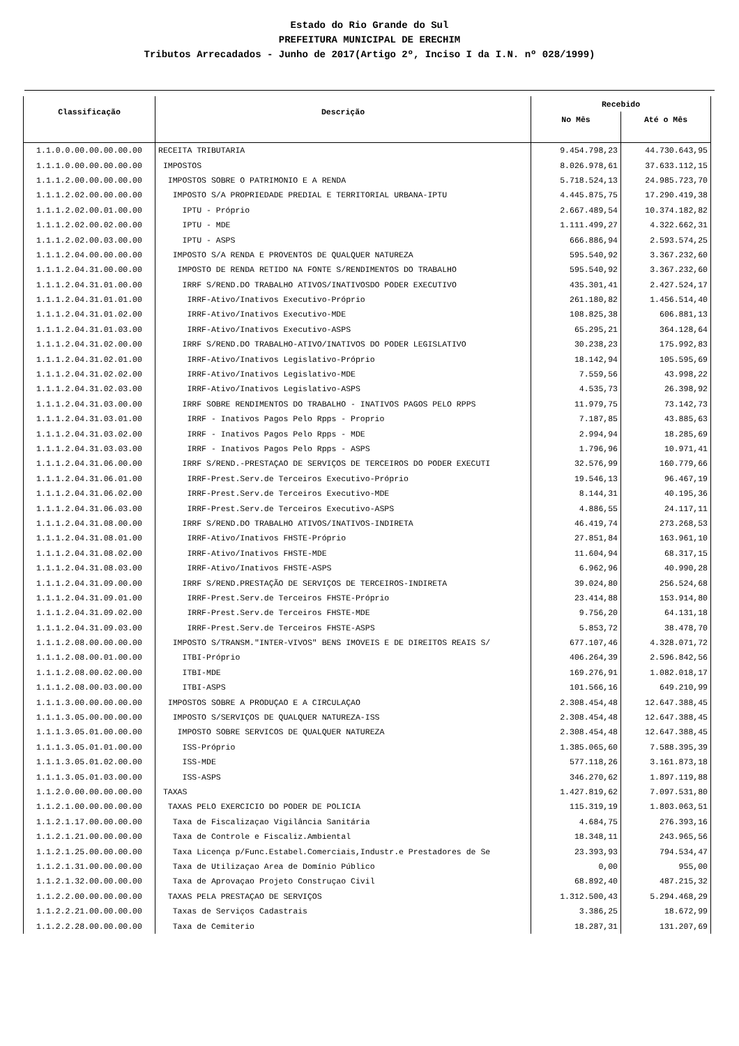Estado do Rio Grande do Sul
PREFEITURA MUNICIPAL DE ERECHIM
Tributos Arrecadados - Junho de 2017(Artigo 2º, Inciso I da I.N. nº 028/1999)
| Classificação | Descrição | Recebido | |
| --- | --- | --- | --- |
| | | No Mês | Até o Mês |
| 1.1.0.0.00.00.00.00.00 | RECEITA TRIBUTARIA | 9.454.798,23 | 44.730.643,95 |
| 1.1.1.0.00.00.00.00.00 | IMPOSTOS | 8.026.978,61 | 37.633.112,15 |
| 1.1.1.2.00.00.00.00.00 | IMPOSTOS SOBRE O PATRIMONIO E A RENDA | 5.718.524,13 | 24.985.723,70 |
| 1.1.1.2.02.00.00.00.00 | IMPOSTO S/A PROPRIEDADE PREDIAL E TERRITORIAL URBANA-IPTU | 4.445.875,75 | 17.290.419,38 |
| 1.1.1.2.02.00.01.00.00 | IPTU - Próprio | 2.667.489,54 | 10.374.182,82 |
| 1.1.1.2.02.00.02.00.00 | IPTU - MDE | 1.111.499,27 | 4.322.662,31 |
| 1.1.1.2.02.00.03.00.00 | IPTU - ASPS | 666.886,94 | 2.593.574,25 |
| 1.1.1.2.04.00.00.00.00 | IMPOSTO S/A RENDA E PROVENTOS DE QUALQUER NATUREZA | 595.540,92 | 3.367.232,60 |
| 1.1.1.2.04.31.00.00.00 | IMPOSTO DE RENDA RETIDO NA FONTE S/RENDIMENTOS DO TRABALHO | 595.540,92 | 3.367.232,60 |
| 1.1.1.2.04.31.01.00.00 | IRRF S/REND.DO TRABALHO ATIVOS/INATIVOSDO PODER EXECUTIVO | 435.301,41 | 2.427.524,17 |
| 1.1.1.2.04.31.01.01.00 | IRRF-Ativo/Inativos Executivo-Próprio | 261.180,82 | 1.456.514,40 |
| 1.1.1.2.04.31.01.02.00 | IRRF-Ativo/Inativos Executivo-MDE | 108.825,38 | 606.881,13 |
| 1.1.1.2.04.31.01.03.00 | IRRF-Ativo/Inativos Executivo-ASPS | 65.295,21 | 364.128,64 |
| 1.1.1.2.04.31.02.00.00 | IRRF S/REND.DO TRABALHO-ATIVO/INATIVOS DO PODER LEGISLATIVO | 30.238,23 | 175.992,83 |
| 1.1.1.2.04.31.02.01.00 | IRRF-Ativo/Inativos Legislativo-Próprio | 18.142,94 | 105.595,69 |
| 1.1.1.2.04.31.02.02.00 | IRRF-Ativo/Inativos Legislativo-MDE | 7.559,56 | 43.998,22 |
| 1.1.1.2.04.31.02.03.00 | IRRF-Ativo/Inativos Legislativo-ASPS | 4.535,73 | 26.398,92 |
| 1.1.1.2.04.31.03.00.00 | IRRF SOBRE RENDIMENTOS DO TRABALHO - INATIVOS PAGOS PELO RPPS | 11.979,75 | 73.142,73 |
| 1.1.1.2.04.31.03.01.00 | IRRF - Inativos Pagos Pelo Rpps - Proprio | 7.187,85 | 43.885,63 |
| 1.1.1.2.04.31.03.02.00 | IRRF - Inativos Pagos Pelo Rpps - MDE | 2.994,94 | 18.285,69 |
| 1.1.1.2.04.31.03.03.00 | IRRF - Inativos Pagos Pelo Rpps - ASPS | 1.796,96 | 10.971,41 |
| 1.1.1.2.04.31.06.00.00 | IRRF S/REND.-PRESTAÇAO DE SERVIÇOS DE TERCEIROS DO PODER EXECUTI | 32.576,99 | 160.779,66 |
| 1.1.1.2.04.31.06.01.00 | IRRF-Prest.Serv.de Terceiros Executivo-Próprio | 19.546,13 | 96.467,19 |
| 1.1.1.2.04.31.06.02.00 | IRRF-Prest.Serv.de Terceiros Executivo-MDE | 8.144,31 | 40.195,36 |
| 1.1.1.2.04.31.06.03.00 | IRRF-Prest.Serv.de Terceiros Executivo-ASPS | 4.886,55 | 24.117,11 |
| 1.1.1.2.04.31.08.00.00 | IRRF S/REND.DO TRABALHO ATIVOS/INATIVOS-INDIRETA | 46.419,74 | 273.268,53 |
| 1.1.1.2.04.31.08.01.00 | IRRF-Ativo/Inativos FHSTE-Próprio | 27.851,84 | 163.961,10 |
| 1.1.1.2.04.31.08.02.00 | IRRF-Ativo/Inativos FHSTE-MDE | 11.604,94 | 68.317,15 |
| 1.1.1.2.04.31.08.03.00 | IRRF-Ativo/Inativos FHSTE-ASPS | 6.962,96 | 40.990,28 |
| 1.1.1.2.04.31.09.00.00 | IRRF S/REND.PRESTAÇÃO DE SERVIÇOS DE TERCEIROS-INDIRETA | 39.024,80 | 256.524,68 |
| 1.1.1.2.04.31.09.01.00 | IRRF-Prest.Serv.de Terceiros FHSTE-Próprio | 23.414,88 | 153.914,80 |
| 1.1.1.2.04.31.09.02.00 | IRRF-Prest.Serv.de Terceiros FHSTE-MDE | 9.756,20 | 64.131,18 |
| 1.1.1.2.04.31.09.03.00 | IRRF-Prest.Serv.de Terceiros FHSTE-ASPS | 5.853,72 | 38.478,70 |
| 1.1.1.2.08.00.00.00.00 | IMPOSTO S/TRANSM."INTER-VIVOS" BENS IMOVEIS E DE DIREITOS REAIS S/ | 677.107,46 | 4.328.071,72 |
| 1.1.1.2.08.00.01.00.00 | ITBI-Próprio | 406.264,39 | 2.596.842,56 |
| 1.1.1.2.08.00.02.00.00 | ITBI-MDE | 169.276,91 | 1.082.018,17 |
| 1.1.1.2.08.00.03.00.00 | ITBI-ASPS | 101.566,16 | 649.210,99 |
| 1.1.1.3.00.00.00.00.00 | IMPOSTOS SOBRE A PRODUÇAO E A CIRCULAÇAO | 2.308.454,48 | 12.647.388,45 |
| 1.1.1.3.05.00.00.00.00 | IMPOSTO S/SERVIÇOS DE QUALQUER NATUREZA-ISS | 2.308.454,48 | 12.647.388,45 |
| 1.1.1.3.05.01.00.00.00 | IMPOSTO SOBRE SERVICOS DE QUALQUER NATUREZA | 2.308.454,48 | 12.647.388,45 |
| 1.1.1.3.05.01.01.00.00 | ISS-Próprio | 1.385.065,60 | 7.588.395,39 |
| 1.1.1.3.05.01.02.00.00 | ISS-MDE | 577.118,26 | 3.161.873,18 |
| 1.1.1.3.05.01.03.00.00 | ISS-ASPS | 346.270,62 | 1.897.119,88 |
| 1.1.2.0.00.00.00.00.00 | TAXAS | 1.427.819,62 | 7.097.531,80 |
| 1.1.2.1.00.00.00.00.00 | TAXAS PELO EXERCICIO DO PODER DE POLICIA | 115.319,19 | 1.803.063,51 |
| 1.1.2.1.17.00.00.00.00 | Taxa de Fiscalizaçao Vigilância Sanitária | 4.684,75 | 276.393,16 |
| 1.1.2.1.21.00.00.00.00 | Taxa de Controle e Fiscaliz.Ambiental | 18.348,11 | 243.965,56 |
| 1.1.2.1.25.00.00.00.00 | Taxa Licença p/Func.Estabel.Comerciais,Industr.e Prestadores de Se | 23.393,93 | 794.534,47 |
| 1.1.2.1.31.00.00.00.00 | Taxa de Utilizaçao Area de Domínio Público | 0,00 | 955,00 |
| 1.1.2.1.32.00.00.00.00 | Taxa de Aprovaçao Projeto Construçao Civil | 68.892,40 | 487.215,32 |
| 1.1.2.2.00.00.00.00.00 | TAXAS PELA PRESTAÇAO DE SERVIÇOS | 1.312.500,43 | 5.294.468,29 |
| 1.1.2.2.21.00.00.00.00 | Taxas de Serviços Cadastrais | 3.386,25 | 18.672,99 |
| 1.1.2.2.28.00.00.00.00 | Taxa de Cemiterio | 18.287,31 | 131.207,69 |